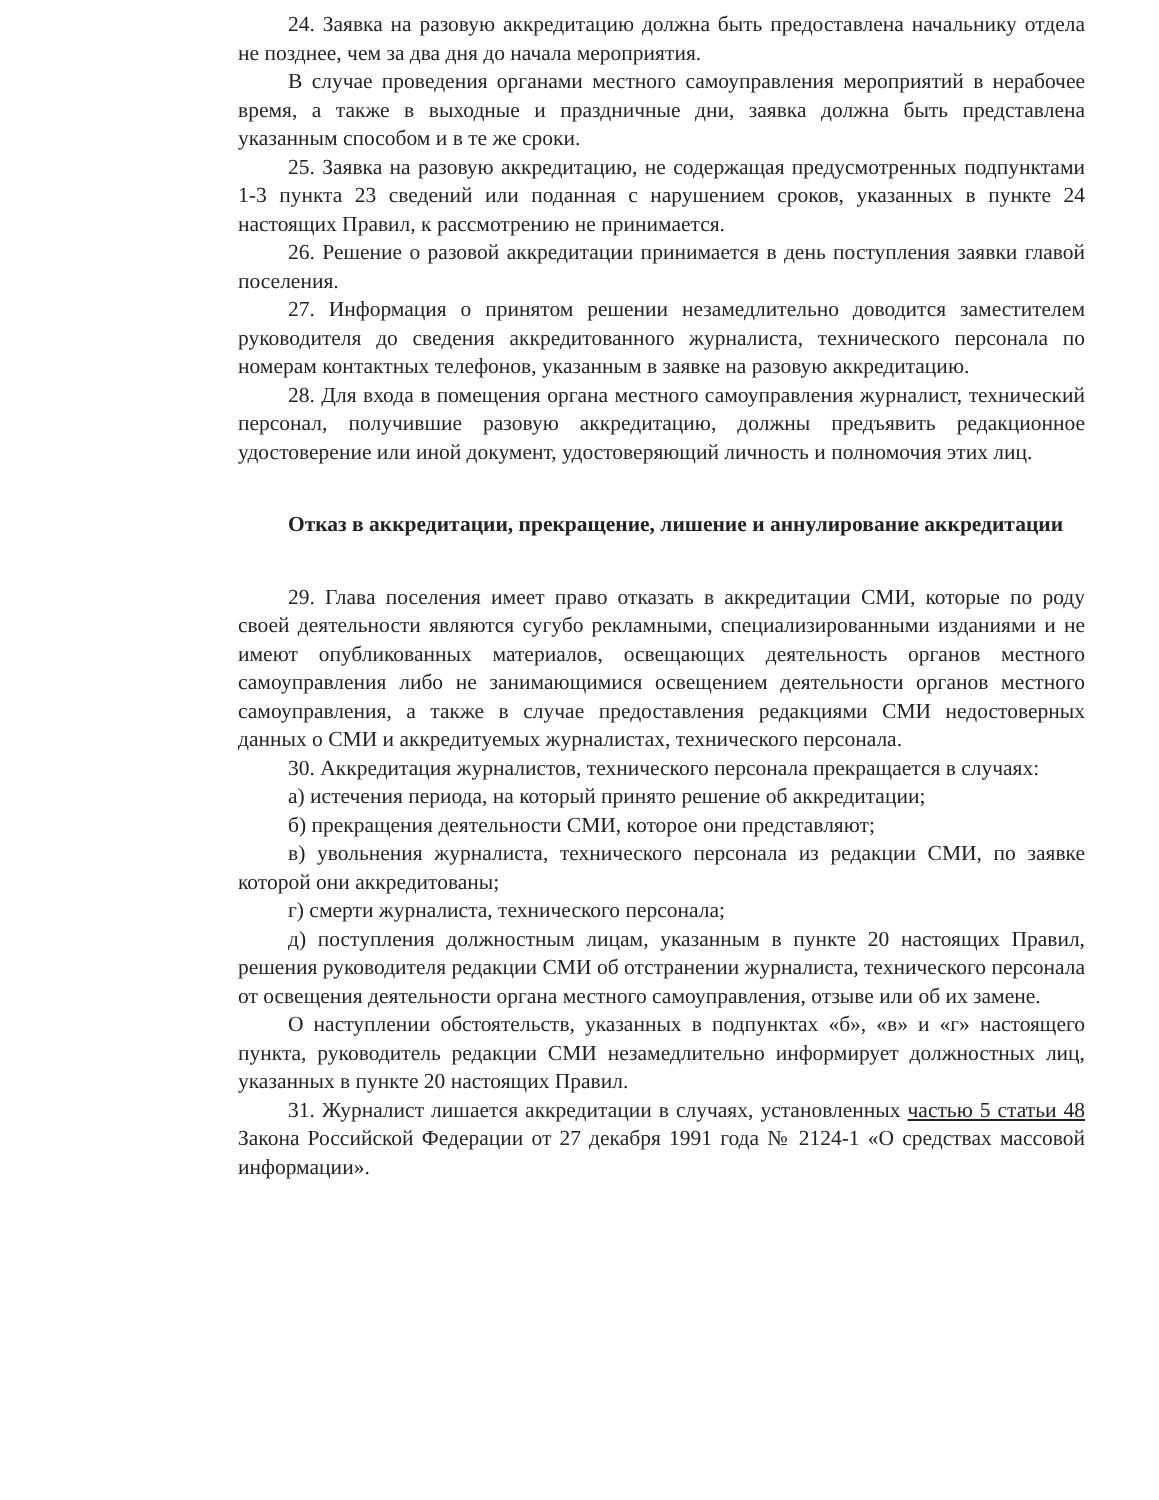24. Заявка на разовую аккредитацию должна быть предоставлена начальнику отдела не позднее, чем за два дня до начала мероприятия.
В случае проведения органами местного самоуправления мероприятий в нерабочее время, а также в выходные и праздничные дни, заявка должна быть представлена указанным способом и в те же сроки.
25. Заявка на разовую аккредитацию, не содержащая предусмотренных подпунктами 1-3 пункта 23 сведений или поданная с нарушением сроков, указанных в пункте 24 настоящих Правил, к рассмотрению не принимается.
26. Решение о разовой аккредитации принимается в день поступления заявки главой поселения.
27. Информация о принятом решении незамедлительно доводится заместителем руководителя до сведения аккредитованного журналиста, технического персонала по номерам контактных телефонов, указанным в заявке на разовую аккредитацию.
28. Для входа в помещения органа местного самоуправления журналист, технический персонал, получившие разовую аккредитацию, должны предъявить редакционное удостоверение или иной документ, удостоверяющий личность и полномочия этих лиц.
Отказ в аккредитации, прекращение, лишение и аннулирование аккредитации
29. Глава поселения имеет право отказать в аккредитации СМИ, которые по роду своей деятельности являются сугубо рекламными, специализированными изданиями и не имеют опубликованных материалов, освещающих деятельность органов местного самоуправления либо не занимающимися освещением деятельности органов местного самоуправления, а также в случае предоставления редакциями СМИ недостоверных данных о СМИ и аккредитуемых журналистах, технического персонала.
30. Аккредитация журналистов, технического персонала прекращается в случаях:
а) истечения периода, на который принято решение об аккредитации;
б) прекращения деятельности СМИ, которое они представляют;
в) увольнения журналиста, технического персонала из редакции СМИ, по заявке которой они аккредитованы;
г) смерти журналиста, технического персонала;
д) поступления должностным лицам, указанным в пункте 20 настоящих Правил, решения руководителя редакции СМИ об отстранении журналиста, технического персонала от освещения деятельности органа местного самоуправления, отзыве или об их замене.
О наступлении обстоятельств, указанных в подпунктах «б», «в» и «г» настоящего пункта, руководитель редакции СМИ незамедлительно информирует должностных лиц, указанных в пункте 20 настоящих Правил.
31. Журналист лишается аккредитации в случаях, установленных частью 5 статьи 48 Закона Российской Федерации от 27 декабря 1991 года № 2124-1 «О средствах массовой информации».